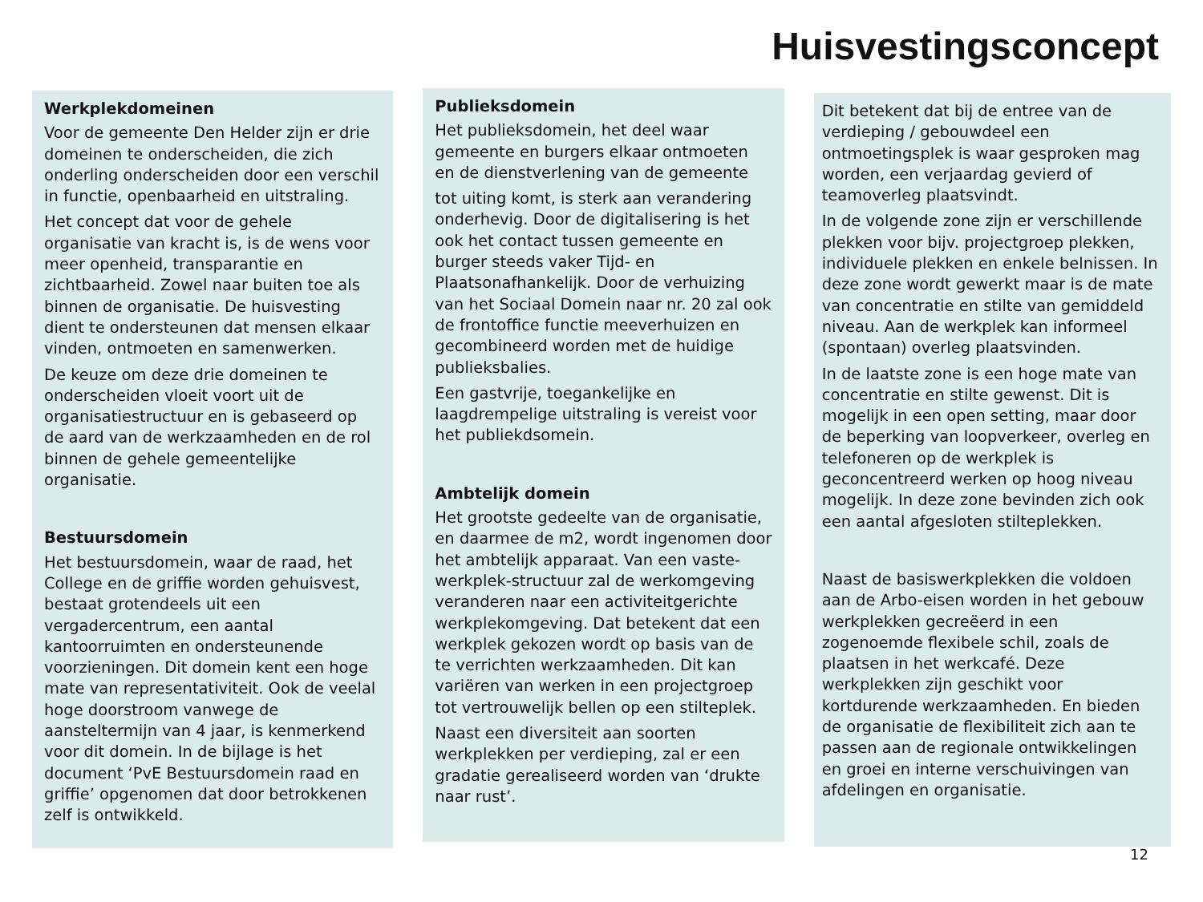Huisvestingsconcept
Werkplekdomeinen
Voor de gemeente Den Helder zijn er drie domeinen te onderscheiden, die zich onderling onderscheiden door een verschil in functie, openbaarheid en uitstraling.
Het concept dat voor de gehele organisatie van kracht is, is de wens voor meer openheid, transparantie en zichtbaarheid. Zowel naar buiten toe als binnen de organisatie. De huisvesting dient te ondersteunen dat mensen elkaar vinden, ontmoeten en samenwerken.
De keuze om deze drie domeinen te onderscheiden vloeit voort uit de organisatiestructuur en is gebaseerd op de aard van de werkzaamheden en de rol binnen de gehele gemeentelijke organisatie.
Bestuursdomein
Het bestuursdomein, waar de raad, het College en de griffie worden gehuisvest, bestaat grotendeels uit een vergadercentrum, een aantal kantoorruimten en ondersteunende voorzieningen. Dit domein kent een hoge mate van representativiteit. Ook de veelal hoge doorstroom vanwege de aansteltermijn van 4 jaar, is kenmerkend voor dit domein. In de bijlage is het document ‘PvE Bestuursdomein raad en griffie’ opgenomen dat door betrokkenen zelf is ontwikkeld.
Publieksdomein
Het publieksdomein, het deel waar gemeente en burgers elkaar ontmoeten en de dienstverlening van de gemeente
tot uiting komt, is sterk aan verandering onderhevig. Door de digitalisering is het ook het contact tussen gemeente en burger steeds vaker Tijd- en Plaatsonafhankelijk. Door de verhuizing van het Sociaal Domein naar nr. 20 zal ook de frontoffice functie meeverhuizen en gecombineerd worden met de huidige publieksbalies.
Een gastvrije, toegankelijke en laagdrempelige uitstraling is vereist voor het publiekdsomein.
Ambtelijk domein
Het grootste gedeelte van de organisatie, en daarmee de m2, wordt ingenomen door het ambtelijk apparaat. Van een vaste-werkplek-structuur zal de werkomgeving veranderen naar een activiteitgerichte werkplekomgeving. Dat betekent dat een werkplek gekozen wordt op basis van de te verrichten werkzaamheden. Dit kan variëren van werken in een projectgroep tot vertrouwelijk bellen op een stilteplek.
Naast een diversiteit aan soorten werkplekken per verdieping, zal er een gradatie gerealiseerd worden van ‘drukte naar rust’.
Dit betekent dat bij de entree van de verdieping / gebouwdeel een ontmoetingsplek is waar gesproken mag worden, een verjaardag gevierd of teamoverleg plaatsvindt.
In de volgende zone zijn er verschillende plekken voor bijv. projectgroep plekken, individuele plekken en enkele belnissen. In deze zone wordt gewerkt maar is de mate van concentratie en stilte van gemiddeld niveau. Aan de werkplek kan informeel (spontaan) overleg plaatsvinden.
In de laatste zone is een hoge mate van concentratie en stilte gewenst. Dit is mogelijk in een open setting, maar door de beperking van loopverkeer, overleg en telefoneren op de werkplek is geconcentreerd werken op hoog niveau mogelijk. In deze zone bevinden zich ook een aantal afgesloten stilteplekken.
Naast de basiswerkplekken die voldoen aan de Arbo-eisen worden in het gebouw werkplekken gecreëerd in een zogenoemde flexibele schil, zoals de plaatsen in het werkcafé. Deze werkplekken zijn geschikt voor kortdurende werkzaamheden. En bieden de organisatie de flexibiliteit zich aan te passen aan de regionale ontwikkelingen en groei en interne verschuivingen van afdelingen en organisatie.
12